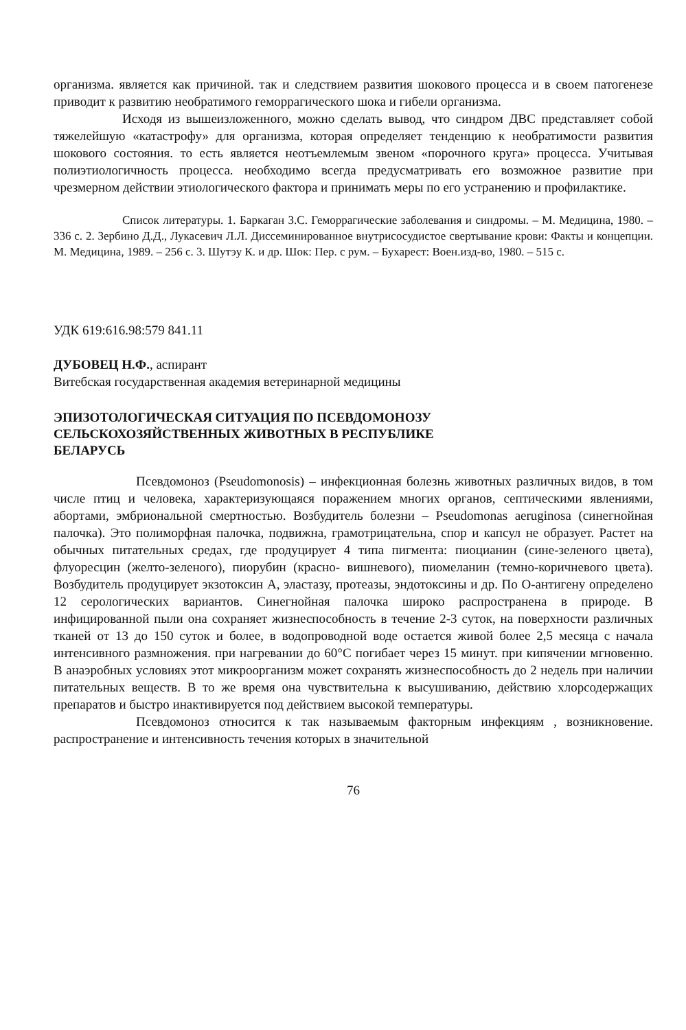организма. является как причиной. так и следствием развития шокового процесса и в своем патогенезе приводит к развитию необратимого геморрагического шока и гибели организма.
Исходя из вышеизложенного, можно сделать вывод, что синдром ДВС представляет собой тяжелейшую «катастрофу» для организма, которая определяет тенденцию к необратимости развития шокового состояния. то есть является неотъемлемым звеном «порочного круга» процесса. Учитывая полиэтиологичность процесса. необходимо всегда предусматривать его возможное развитие при чрезмерном действии этиологического фактора и принимать меры по его устранению и профилактике.
Список литературы. 1. Баркаган З.С. Геморрагические заболевания и синдромы. – М. Медицина, 1980. – 336 с. 2. Зербино Д.Д., Лукасевич Л.Л. Диссеминированное внутрисосудистое свертывание крови: Факты и концепции. М. Медицина, 1989. – 256 с. 3. Шутэу К. и др. Шок: Пер. с рум. – Бухарест: Воен.изд-во, 1980. – 515 с.
УДК 619:616.98:579 841.11
ДУБОВЕЦ Н.Ф., аспирант
Витебская государственная академия ветеринарной медицины
ЭПИЗОТОЛОГИЧЕСКАЯ СИТУАЦИЯ ПО ПСЕВДОМОНОЗУ
СЕЛЬСКОХОЗЯЙСТВЕННЫХ ЖИВОТНЫХ В РЕСПУБЛИКЕ
БЕЛАРУСЬ
Псевдомоноз (Pseudomonosis) – инфекционная болезнь животных различных видов, в том числе птиц и человека, характеризующаяся поражением многих органов, септическими явлениями, абортами, эмбриональной смертностью. Возбудитель болезни – Pseudomonas aeruginosa (синегнойная палочка). Это полиморфная палочка, подвижна, грамотрицательна, спор и капсул не образует. Растет на обычных питательных средах, где продуцирует 4 типа пигмента: пиоцианин (сине-зеленого цвета), флуоресцин (желто-зеленого), пиорубин (красно- вишневого), пиомеланин (темно-коричневого цвета). Возбудитель продуцирует экзотоксин А, эластазу, протеазы, эндотоксины и др. По О-антигену определено 12 серологических вариантов. Синегнойная палочка широко распространена в природе. В инфицированной пыли она сохраняет жизнеспособность в течение 2-3 суток, на поверхности различных тканей от 13 до 150 суток и более, в водопроводной воде остается живой более 2,5 месяца с начала интенсивного размножения. при нагревании до 60°С погибает через 15 минут. при кипячении мгновенно. В анаэробных условиях этот микроорганизм может сохранять жизнеспособность до 2 недель при наличии питательных веществ. В то же время она чувствительна к высушиванию, действию хлорсодержащих препаратов и быстро инактивируется под действием высокой температуры.
Псевдомоноз относится к так называемым факторным инфекциям , возникновение. распространение и интенсивность течения которых в значительной
76